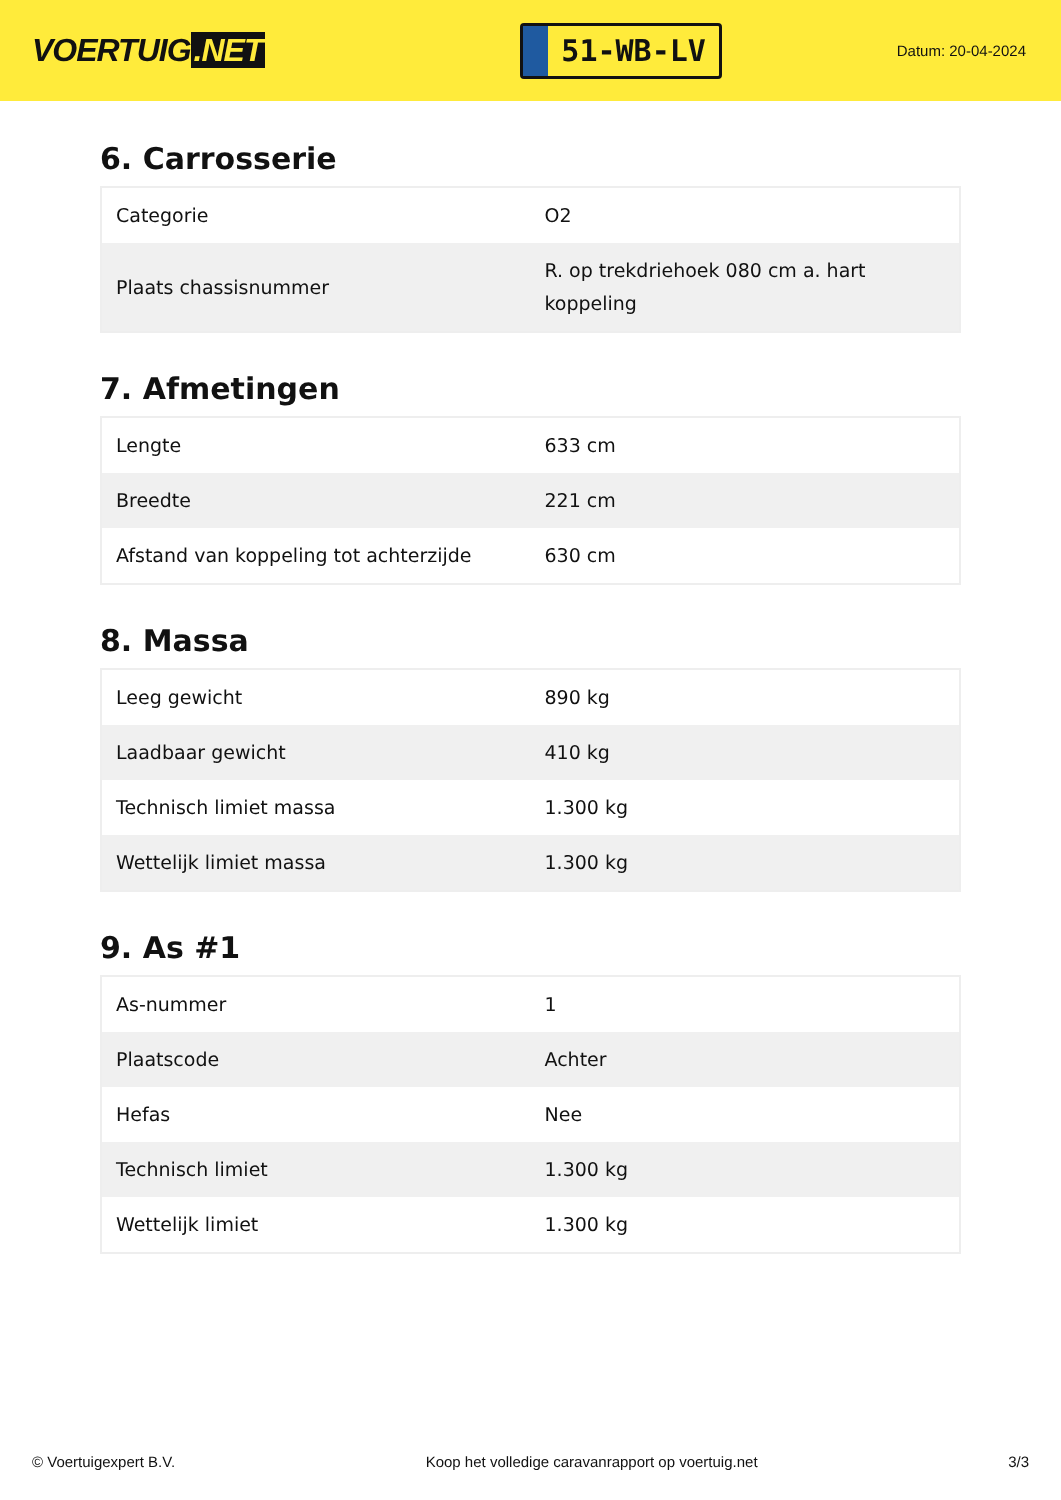VOERTUIG.NET
51-WB-LV
Datum: 20-04-2024
6. Carrosserie
| Categorie | O2 |
| Plaats chassisnummer | R. op trekdriehoek 080 cm a. hart koppeling |
7. Afmetingen
| Lengte | 633 cm |
| Breedte | 221 cm |
| Afstand van koppeling tot achterzijde | 630 cm |
8. Massa
| Leeg gewicht | 890 kg |
| Laadbaar gewicht | 410 kg |
| Technisch limiet massa | 1.300 kg |
| Wettelijk limiet massa | 1.300 kg |
9. As #1
| As-nummer | 1 |
| Plaatscode | Achter |
| Hefas | Nee |
| Technisch limiet | 1.300 kg |
| Wettelijk limiet | 1.300 kg |
© Voertuigexpert B.V. Koop het volledige caravanrapport op voertuig.net 3/3